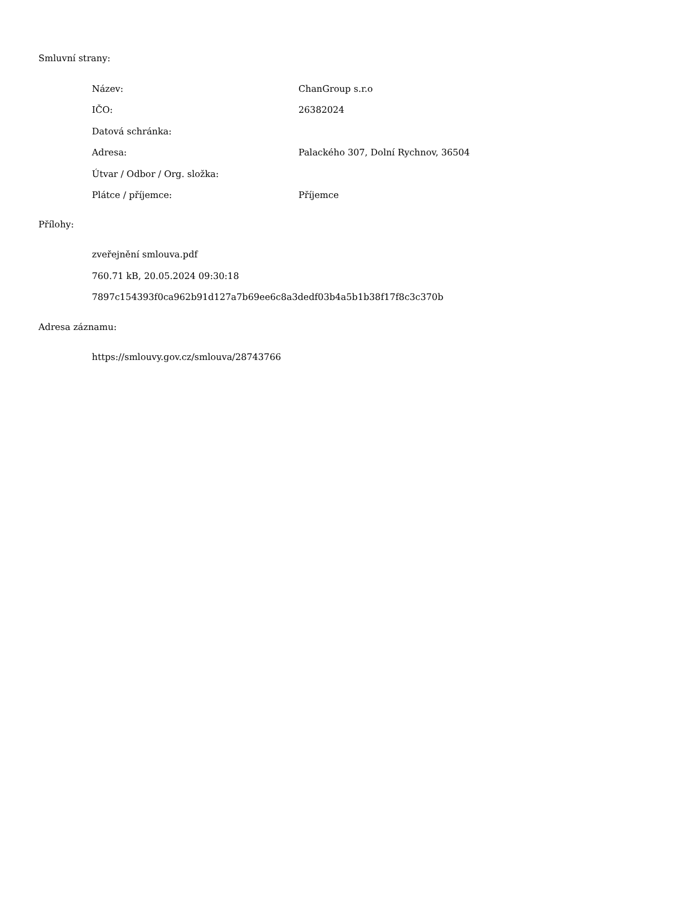Smluvní strany:
| Název: | ChanGroup s.r.o |
| IČO: | 26382024 |
| Datová schránka: | |
| Adresa: | Palackého 307, Dolní Rychnov, 36504 |
| Útvar / Odbor / Org. složka: | |
| Plátce / příjemce: | Příjemce |
Přílohy:
zveřejnění smlouva.pdf
760.71 kB, 20.05.2024 09:30:18
7897c154393f0ca962b91d127a7b69ee6c8a3dedf03b4a5b1b38f17f8c3c370b
Adresa záznamu:
https://smlouvy.gov.cz/smlouva/28743766